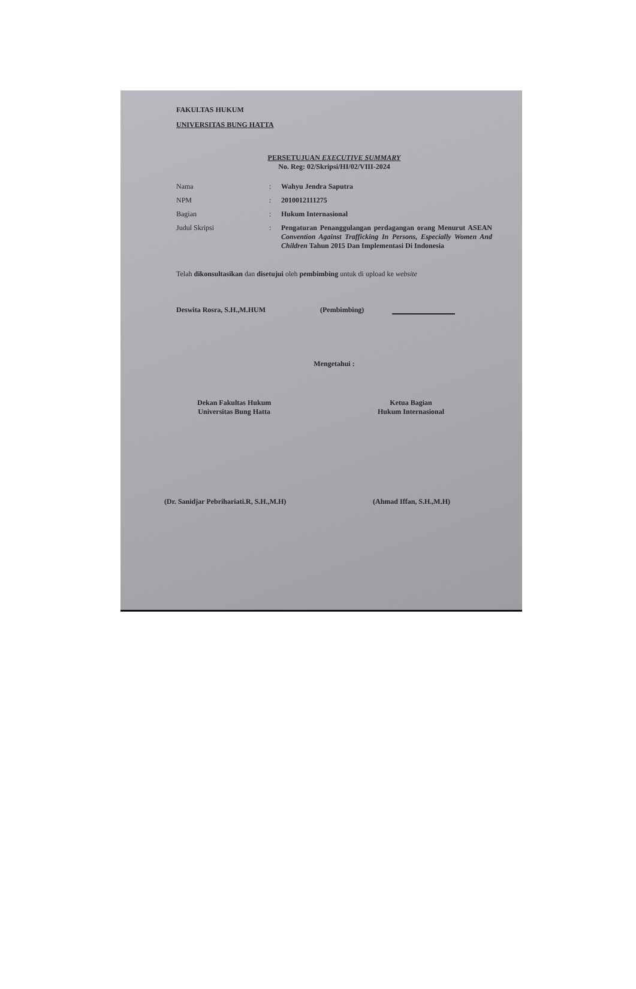FAKULTAS HUKUM
UNIVERSITAS BUNG HATTA
PERSETUJUAN EXECUTIVE SUMMARY
No. Reg: 02/Skripsi/HI/02/VIII-2024
| Nama | : | Wahyu Jendra Saputra |
| NPM | : | 2010012111275 |
| Bagian | : | Hukum Internasional |
| Judul Skripsi | : | Pengaturan Penanggulangan perdagangan orang Menurut ASEAN Convention Against Trafficking In Persons, Especially Women And Children Tahun 2015 Dan Implementasi Di Indonesia |
Telah dikonsultasikan dan disetujui oleh pembimbing untuk di upload ke website
Deswita Rosra, S.H.,M.HUM (Pembimbing)
Mengetahui :
Dekan Fakultas Hukum
Universitas Bung Hatta
Ketua Bagian
Hukum Internasional
(Dr. Sanidjar Pebrihariati.R, S.H.,M.H)
(Ahmad Iffan, S.H.,M.H)